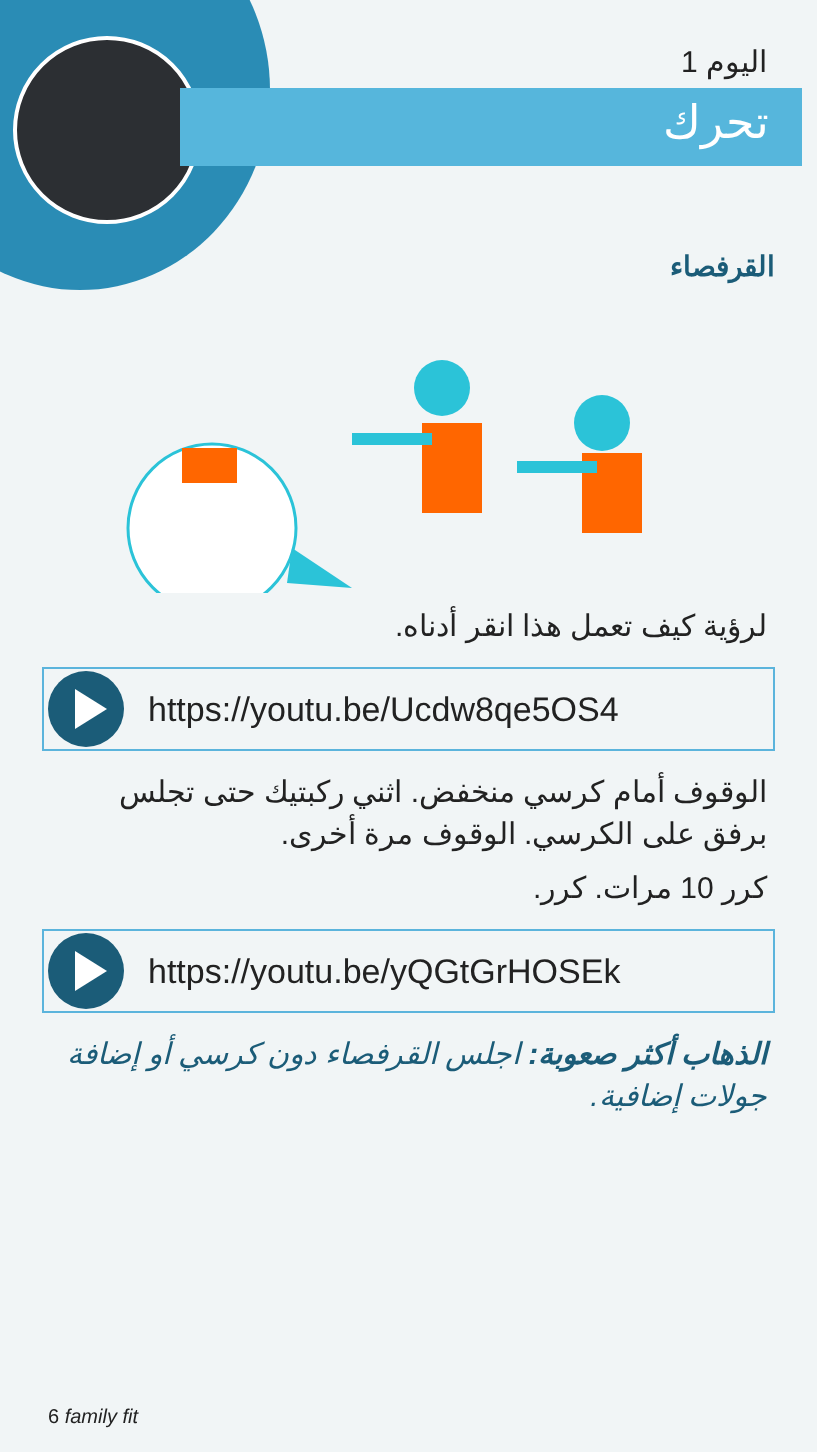اليوم 1
تحرك
القرفصاء
لرؤية كيف تعمل هذا انقر أدناه.
https://youtu.be/Ucdw8qe5OS4
الوقوف أمام كرسي منخفض. اثني ركبتيك حتى تجلس برفق على الكرسي. الوقوف مرة أخرى.
كرر 10 مرات. كرر.
https://youtu.be/yQGtGrHOSEk
الذهاب أكثر صعوبة: اجلس القرفصاء دون كرسي أو إضافة جولات إضافية.
6 family fit